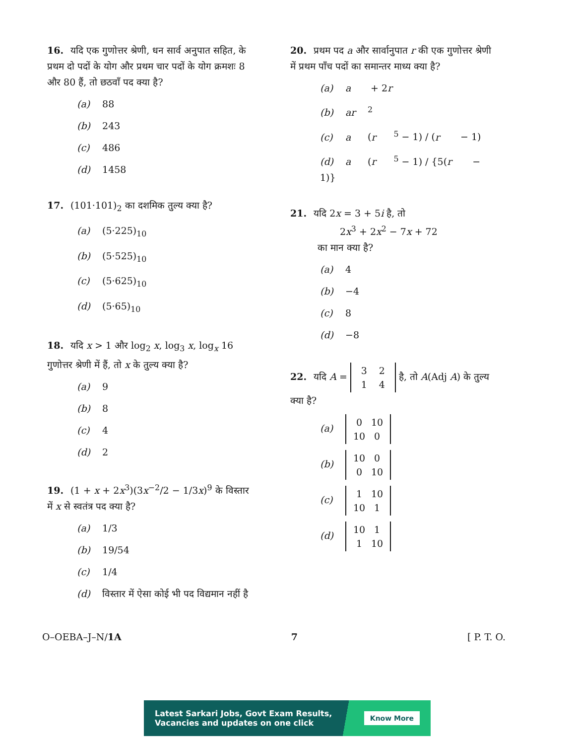16. यदि एक गुणोत्तर श्रेणी, धन सार्व अनुपात सहित, के प्रथम दो पदों के योग और प्रथम चार पदों के योग क्रमशः 8 और 80 हैं, तो छठवाँ पद क्या है?
(a) 88
(b) 243
(c) 486
(d) 1458
17. (101·101)<sub>2</sub> का दशमिक तुल्य क्या है?
(a) (5·225)<sub>10</sub>
(b) (5·525)<sub>10</sub>
(c) (5·625)<sub>10</sub>
(d) (5·65)<sub>10</sub>
18. यदि x > 1 और log<sub>2</sub> x, log<sub>3</sub> x, log<sub>x</sub> 16 गुणोत्तर श्रेणी में हैं, तो x के तुल्य क्या है?
(a) 9
(b) 8
(c) 4
(d) 2
19. (1 + x + 2x<sup>3</sup>)(3x<sup>−2</sup>/2 − 1/3x)<sup>9</sup> के विस्तार में x से स्वतंत्र पद क्या है?
(a) 1/3
(b) 19/54
(c) 1/4
(d) विस्तार में ऐसा कोई भी पद विद्यमान नहीं है
20. प्रथम पद a और सार्वानुपात r की एक गुणोत्तर श्रेणी में प्रथम पाँच पदों का समान्तर माध्य क्या है?
(a) a + 2 r
(b) ar<sup>2</sup>
(c) a (r<sup>5</sup> − 1) / (r − 1)
(d) a (r<sup>5</sup> − 1) / {5(r − 1)}
21. यदि 2x = 3 + 5i है, तो
2x<sup>3</sup> + 2x<sup>2</sup> − 7x + 72
का मान क्या है?
(a) 4
(b) −4
(c) 8
(d) −8
22. यदि A = 3 2
1 4 है, तो A(Adj A) के तुल्य क्या है?
(a) 0 10
10 0
(b) 10 0
0 10
(c) 1 10
10 1
(d) 10 1
1 10
O–OEBA–J–N/1A 7 [ P. T. O.
Latest Sarkari Jobs, Govt Exam Results,
Vacancies and updates on one click
Know More